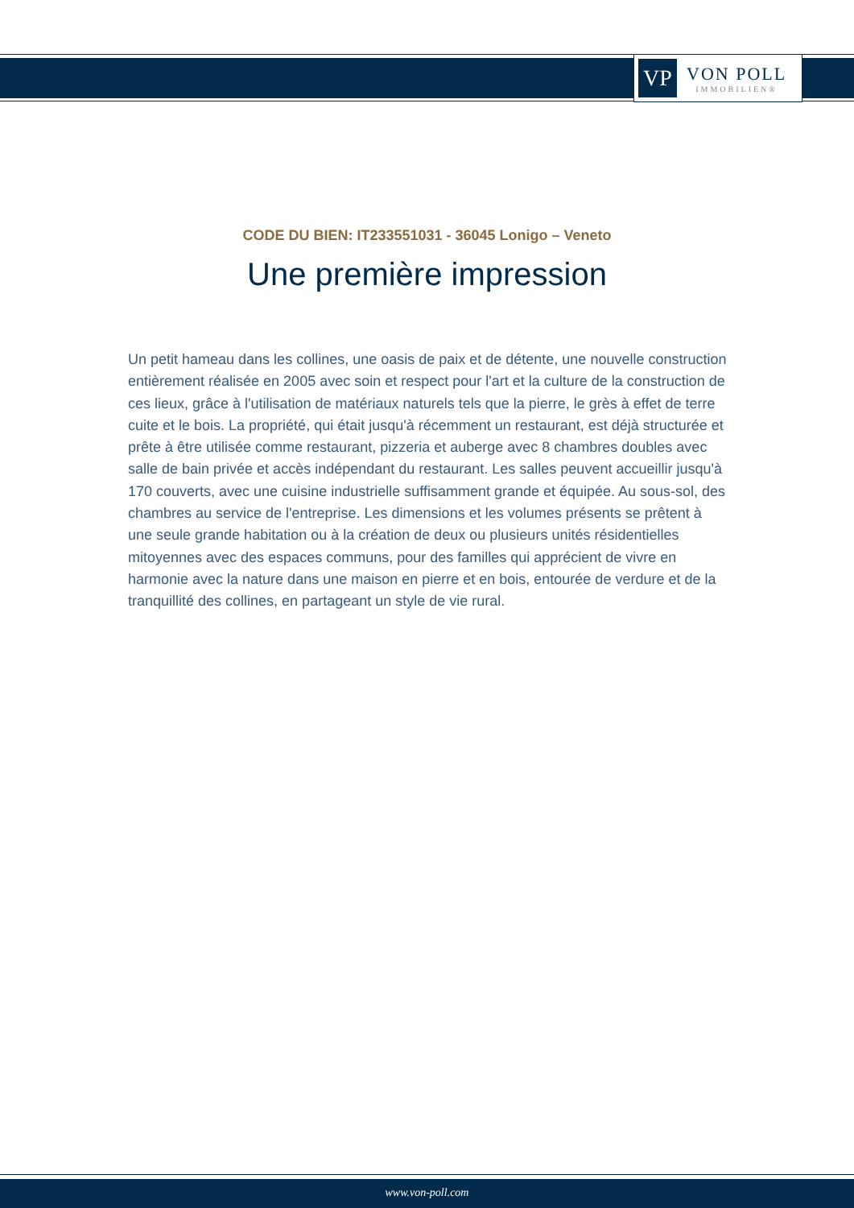VP
VON POLL
IMMOBILIEN®
CODE DU BIEN: IT233551031 - 36045 Lonigo – Veneto
Une première impression
Un petit hameau dans les collines, une oasis de paix et de détente, une nouvelle construction entièrement réalisée en 2005 avec soin et respect pour l'art et la culture de la construction de ces lieux, grâce à l'utilisation de matériaux naturels tels que la pierre, le grès à effet de terre cuite et le bois. La propriété, qui était jusqu'à récemment un restaurant, est déjà structurée et prête à être utilisée comme restaurant, pizzeria et auberge avec 8 chambres doubles avec salle de bain privée et accès indépendant du restaurant. Les salles peuvent accueillir jusqu'à 170 couverts, avec une cuisine industrielle suffisamment grande et équipée. Au sous-sol, des chambres au service de l'entreprise. Les dimensions et les volumes présents se prêtent à une seule grande habitation ou à la création de deux ou plusieurs unités résidentielles mitoyennes avec des espaces communs, pour des familles qui apprécient de vivre en harmonie avec la nature dans une maison en pierre et en bois, entourée de verdure et de la tranquillité des collines, en partageant un style de vie rural.
www.von-poll.com